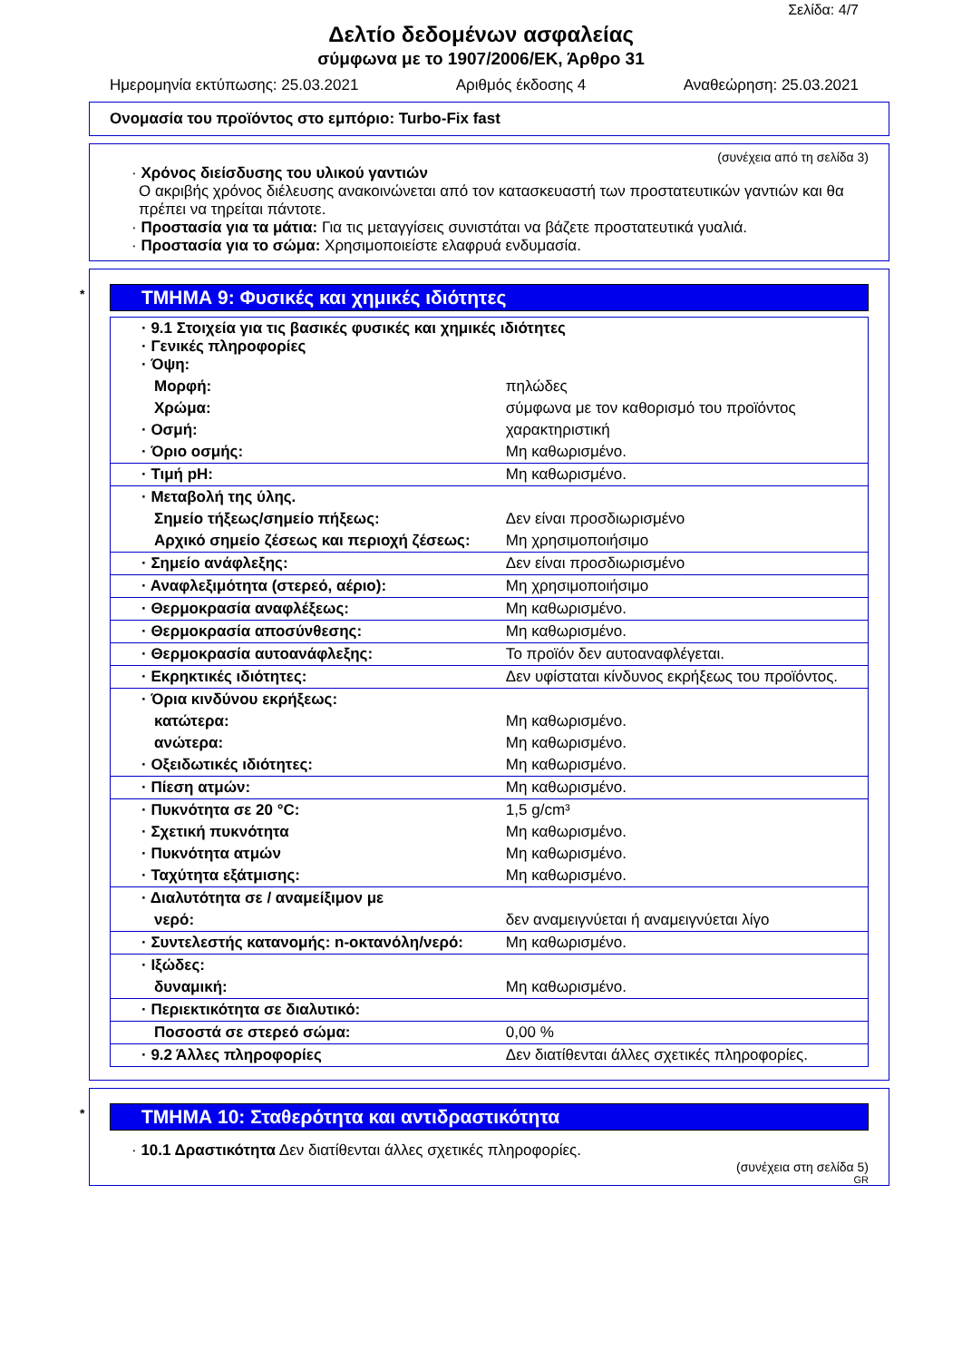Σελίδα: 4/7
Δελτίο δεδομένων ασφαλείας
σύμφωνα με το 1907/2006/ΕΚ, Άρθρο 31
Ημερομηνία εκτύπωσης: 25.03.2021 Αριθμός έκδοσης 4 Αναθεώρηση: 25.03.2021
Ονομασία του προϊόντος στο εμπόριο: Turbo-Fix fast
(συνέχεια από τη σελίδα 3)
· Χρόνος διείσδυσης του υλικού γαντιών
Ο ακριβής χρόνος διέλευσης ανακοινώνεται από τον κατασκευαστή των προστατευτικών γαντιών και θα πρέπει να τηρείται πάντοτε.
· Προστασία για τα μάτια: Για τις μεταγγίσεις συνιστάται να βάζετε προστατευτικά γυαλιά.
· Προστασία για το σώμα: Χρησιμοποιείστε ελαφρυά ενδυμασία.
* ΤΜΗΜΑ 9: Φυσικές και χημικές ιδιότητες
| · 9.1 Στοιχεία για τις βασικές φυσικές και χημικές ιδιότητες · Γενικές πληροφορίες · Όψη: | |
| Μορφή: | πηλώδες |
| Χρώμα: | σύμφωνα με τον καθορισμό του προϊόντος |
| · Οσμή: | χαρακτηριστική |
| · Όριο οσμής: | Μη καθωρισμένο. |
| · Τιμή pH: | Μη καθωρισμένο. |
| · Μεταβολή της ύλης. | |
| Σημείο τήξεως/σημείο πήξεως: | Δεν είναι προσδιωρισμένο |
| Αρχικό σημείο ζέσεως και περιοχή ζέσεως: | Μη χρησιμοποιήσιμο |
| · Σημείο ανάφλεξης: | Δεν είναι προσδιωρισμένο |
| · Αναφλεξιμότητα (στερεό, αέριο): | Μη χρησιμοποιήσιμο |
| · Θερμοκρασία αναφλέξεως: | Μη καθωρισμένο. |
| · Θερμοκρασία αποσύνθεσης: | Μη καθωρισμένο. |
| · Θερμοκρασία αυτοανάφλεξης: | Το προϊόν δεν αυτοαναφλέγεται. |
| · Εκρηκτικές ιδιότητες: | Δεν υφίσταται κίνδυνος εκρήξεως του προϊόντος. |
| · Όρια κινδύνου εκρήξεως: | |
| κατώτερα: | Μη καθωρισμένο. |
| ανώτερα: | Μη καθωρισμένο. |
| · Οξειδωτικές ιδιότητες: | Μη καθωρισμένο. |
| · Πίεση ατμών: | Μη καθωρισμένο. |
| · Πυκνότητα σε 20 °C: | 1,5 g/cm³ |
| · Σχετική πυκνότητα | Μη καθωρισμένο. |
| · Πυκνότητα ατμών | Μη καθωρισμένο. |
| · Ταχύτητα εξάτμισης: | Μη καθωρισμένο. |
| · Διαλυτότητα σε / αναμείξιμον με | |
| νερό: | δεν αναμειγνύεται ή αναμειγνύεται λίγο |
| · Συντελεστής κατανομής: n-οκτανόλη/νερό: | Μη καθωρισμένο. |
| · Ιξώδες: | |
| δυναμική: | Μη καθωρισμένο. |
| · Περιεκτικότητα σε διαλυτικό: | |
| Ποσοστά σε στερεό σώμα: | 0,00 % |
| · 9.2 Άλλες πληροφορίες | Δεν διατίθενται άλλες σχετικές πληροφορίες. |
* ΤΜΗΜΑ 10: Σταθερότητα και αντιδραστικότητα
· 10.1 Δραστικότητα Δεν διατίθενται άλλες σχετικές πληροφορίες.
(συνέχεια στη σελίδα 5)
GR